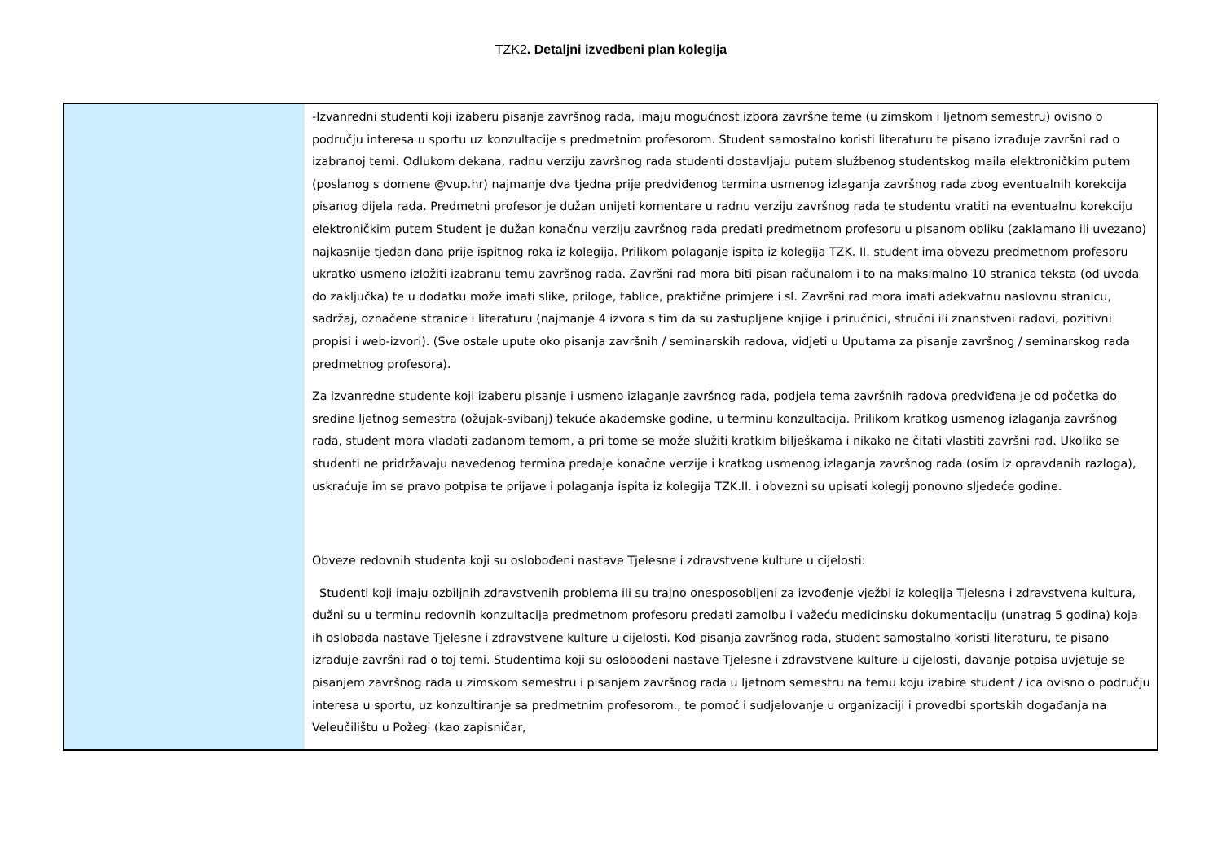TZK2. Detaljni izvedbeni plan kolegija
| | -Izvanredni studenti koji izaberu pisanje završnog rada, imaju mogućnost izbora završne teme (u zimskom i ljetnom semestru) ovisno o području interesa u sportu uz konzultacije s predmetnim profesorom. Student samostalno koristi literaturu te pisano izrađuje završni rad o izabranoj temi. Odlukom dekana, radnu verziju završnog rada studenti dostavljaju putem službenog studentskog maila elektroničkim putem (poslanog s domene @vup.hr) najmanje dva tjedna prije predviđenog termina usmenog izlaganja završnog rada zbog eventualnih korekcija pisanog dijela rada. Predmetni profesor je dužan unijeti komentare u radnu verziju završnog rada te studentu vratiti na eventualnu korekciju elektroničkim putem Student je dužan konačnu verziju završnog rada predati predmetnom profesoru u pisanom obliku (zaklamano ili uvezano) najkasnije tjedan dana prije ispitnog roka iz kolegija. Prilikom polaganje ispita iz kolegija TZK. II. student ima obvezu predmetnom profesoru ukratko usmeno izložiti izabranu temu završnog rada. Završni rad mora biti pisan računalom i to na maksimalno 10 stranica teksta (od uvoda do zaključka) te u dodatku može imati slike, priloge, tablice, praktične primjere i sl. Završni rad mora imati adekvatnu naslovnu stranicu, sadržaj, označene stranice i literaturu (najmanje 4 izvora s tim da su zastupljene knjige i priručnici, stručni ili znanstveni radovi, pozitivni propisi i web-izvori). (Sve ostale upute oko pisanja završnih / seminarskih radova, vidjeti u Uputama za pisanje završnog / seminarskog rada predmetnog profesora). Za izvanredne studente koji izaberu pisanje i usmeno izlaganje završnog rada, podjela tema završnih radova predviđena je od početka do sredine ljetnog semestra (ožujak-svibanj) tekuće akademske godine, u terminu konzultacija. Prilikom kratkog usmenog izlaganja završnog rada, student mora vladati zadanom temom, a pri tome se može služiti kratkim bilješkama i nikako ne čitati vlastiti završni rad. Ukoliko se studenti ne pridržavaju navedenog termina predaje konačne verzije i kratkog usmenog izlaganja završnog rada (osim iz opravdanih razloga), uskraćuje im se pravo potpisa te prijave i polaganja ispita iz kolegija TZK.II. i obvezni su upisati kolegij ponovno sljedeće godine. Obveze redovnih studenta koji su oslobođeni nastave Tjelesne i zdravstvene kulture u cijelosti: Studenti koji imaju ozbiljnih zdravstvenih problema ili su trajno onesposobljeni za izvođenje vježbi iz kolegija Tjelesna i zdravstvena kultura, dužni su u terminu redovnih konzultacija predmetnom profesoru predati zamolbu i važeću medicinsku dokumentaciju (unatrag 5 godina) koja ih oslobađa nastave Tjelesne i zdravstvene kulture u cijelosti. Kod pisanja završnog rada, student samostalno koristi literaturu, te pisano izrađuje završni rad o toj temi. Studentima koji su oslobođeni nastave Tjelesne i zdravstvene kulture u cijelosti, davanje potpisa uvjetuje se pisanjem završnog rada u zimskom semestru i pisanjem završnog rada u ljetnom semestru na temu koju izabire student / ica ovisno o području interesa u sportu, uz konzultiranje sa predmetnim profesorom., te pomoć i sudjelovanje u organizaciji i provedbi sportskih događanja na Veleučilištu u Požegi (kao zapisničar, |